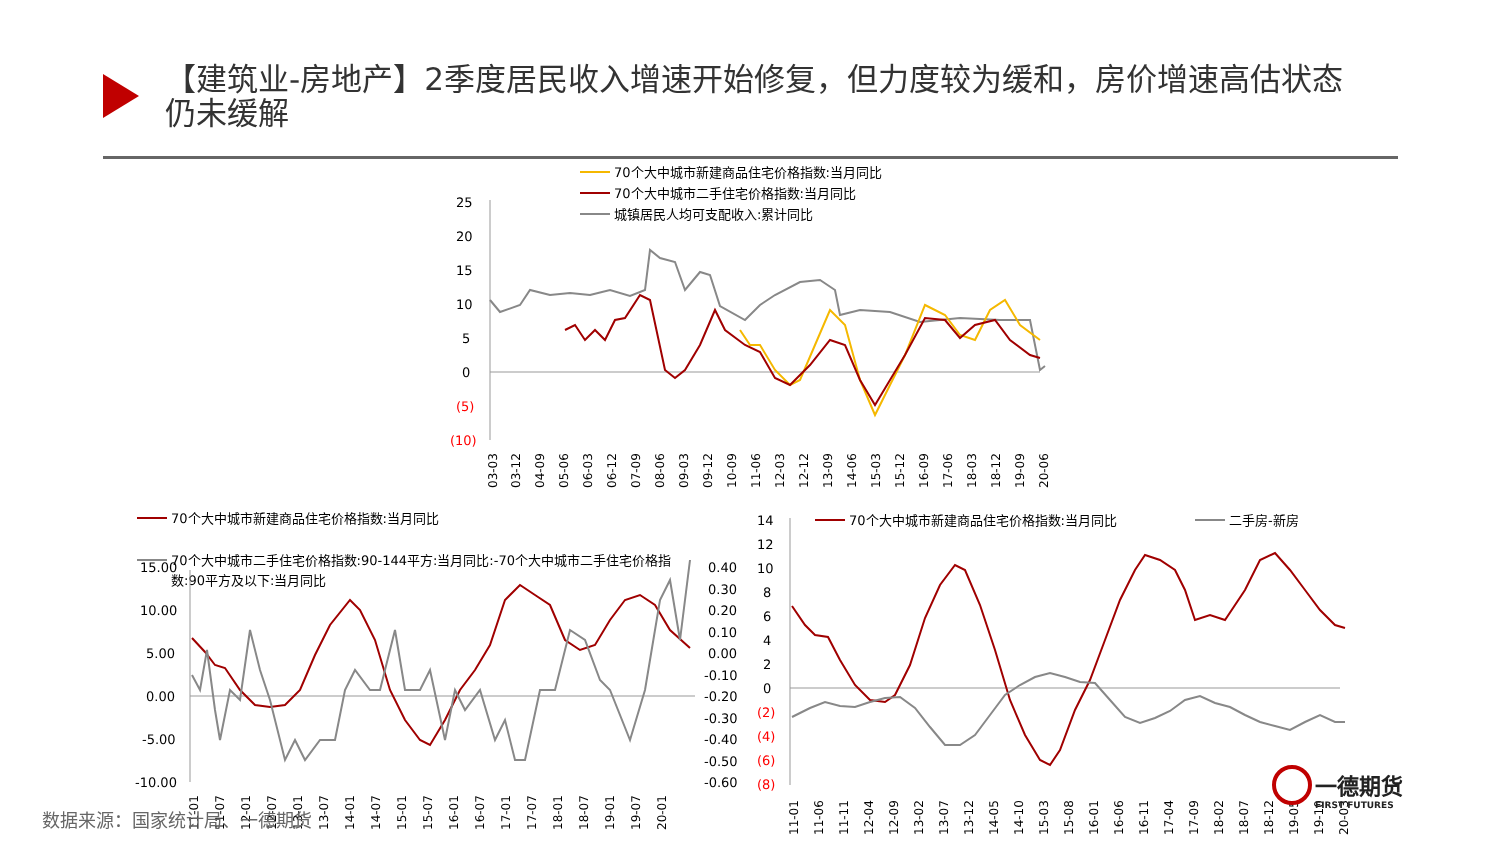【建筑业-房地产】2季度居民收入增速开始修复，但力度较为缓和，房价增速高估状态仍未缓解
70个大中城市新建商品住宅价格指数:当月同比
70个大中城市二手住宅价格指数:当月同比
城镇居民人均可支配收入:累计同比
25
20
15
10
5
0
(5)
(10)
03-03
03-12
04-09
05-06
06-03
06-12
07-09
08-06
09-03
09-12
10-09
11-06
12-03
12-12
13-09
14-06
15-03
15-12
16-09
17-06
18-03
18-12
19-09
20-06
70个大中城市新建商品住宅价格指数:当月同比
70个大中城市二手住宅价格指数:90-144平方:当月同比:-70个大中城市二手住宅价格指
数:90平方及以下:当月同比
15.00
10.00
5.00
0.00
-5.00
-10.00
0.40
0.30
0.20
0.10
0.00
-0.10
-0.20
-0.30
-0.40
-0.50
-0.60
11-01
11-07
12-01
12-07
13-01
13-07
14-01
14-07
15-01
15-07
16-01
16-07
17-01
17-07
18-01
18-07
19-01
19-07
20-01
70个大中城市新建商品住宅价格指数:当月同比
二手房-新房
14
12
10
8
6
4
2
0
(2)
(4)
(6)
(8)
11-01
11-06
11-11
12-04
12-09
13-02
13-07
13-12
14-05
14-10
15-03
15-08
16-01
16-06
16-11
17-04
17-09
18-02
18-07
18-12
19-05
19-10
20-03
数据来源：国家统计局、一德期货
一德期货
FIRST FUTURES